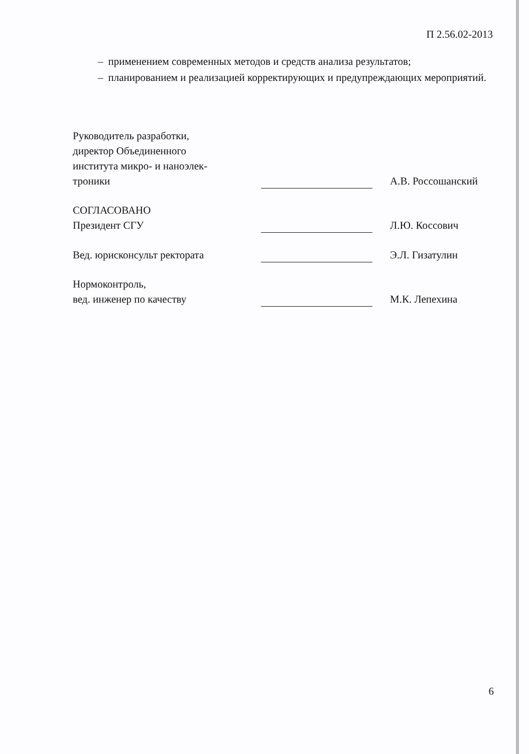П 2.56.02-2013
– применением современных методов и средств анализа результатов;
– планированием и реализацией корректирующих и предупреждающих мероприятий.
Руководитель разработки,
директор Объединенного
института микро- и наноэлек-
троники
А.В. Россошанский
СОГЛАСОВАНО
Президент СГУ
Л.Ю. Коссович
Вед. юрисконсульт ректората
Э.Л. Гизатулин
Нормоконтроль,
вед. инженер по качеству
М.К. Лепехина
6